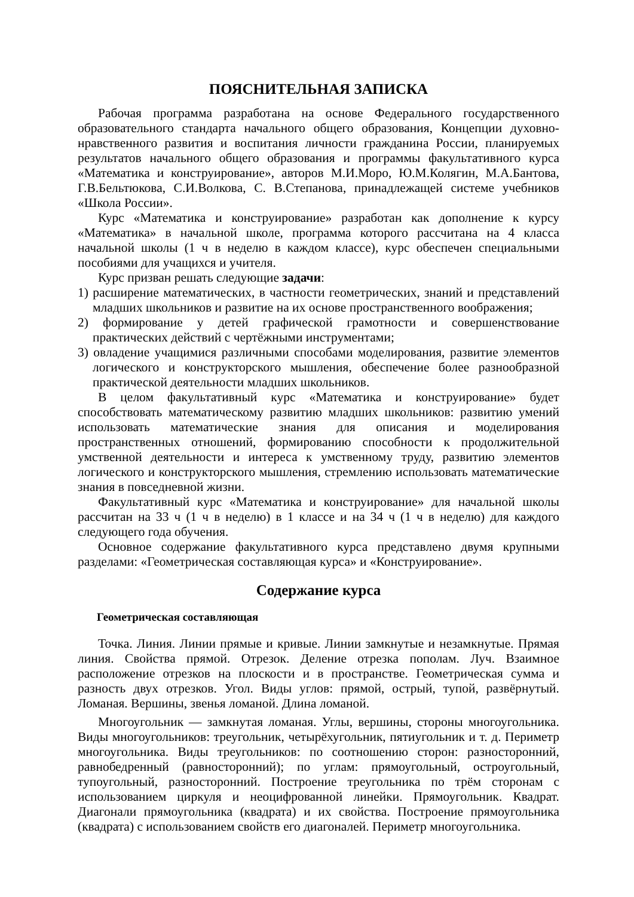ПОЯСНИТЕЛЬНАЯ ЗАПИСКА
Рабочая программа разработана на основе Федерального государственного образовательного стандарта начального общего образования, Концепции духовно-нравственного развития и воспитания личности гражданина России, планируемых результатов начального общего образования и программы факультативного курса «Математика и конструирование», авторов М.И.Моро, Ю.М.Колягин, М.А.Бантова, Г.В.Бельтюкова, С.И.Волкова, С. В.Степанова, принадлежащей системе учебников «Школа России».
Курс «Математика и конструирование» разработан как дополнение к курсу «Математика» в начальной школе, программа которого рассчитана на 4 класса начальной школы (1 ч в неделю в каждом классе), курс обеспечен специальными пособиями для учащихся и учителя.
Курс призван решать следующие задачи:
1) расширение математических, в частности геометрических, знаний и представлений младших школьников и развитие на их основе пространственного воображения;
2) формирование у детей графической грамотности и совершенствование практических действий с чертёжными инструментами;
3) овладение учащимися различными способами моделирования, развитие элементов логического и конструкторского мышления, обеспечение более разнообразной практической деятельности младших школьников.
В целом факультативный курс «Математика и конструирование» будет способствовать математическому развитию младших школьников: развитию умений использовать математические знания для описания и моделирования пространственных отношений, формированию способности к продолжительной умственной деятельности и интереса к умственному труду, развитию элементов логического и конструкторского мышления, стремлению использовать математические знания в повседневной жизни.
Факультативный курс «Математика и конструирование» для начальной школы рассчитан на 33 ч (1 ч в неделю) в 1 классе и на 34 ч (1 ч в неделю) для каждого следующего года обучения.
Основное содержание факультативного курса представлено двумя крупными разделами: «Геометрическая составляющая курса» и «Конструирование».
Содержание курса
Геометрическая составляющая
Точка. Линия. Линии прямые и кривые. Линии замкнутые и незамкнутые. Прямая линия. Свойства прямой. Отрезок. Деление отрезка пополам. Луч. Взаимное расположение отрезков на плоскости и в пространстве. Геометрическая сумма и разность двух отрезков. Угол. Виды углов: прямой, острый, тупой, развёрнутый. Ломаная. Вершины, звенья ломаной. Длина ломаной.
Многоугольник — замкнутая ломаная. Углы, вершины, стороны многоугольника. Виды многоугольников: треугольник, четырёхугольник, пятиугольник и т. д. Периметр многоугольника. Виды треугольников: по соотношению сторон: разносторонний, равнобедренный (равносторонний); по углам: прямоугольный, остроугольный, тупоугольный, разносторонний. Построение треугольника по трём сторонам с использованием циркуля и неоцифрованной линейки. Прямоугольник. Квадрат. Диагонали прямоугольника (квадрата) и их свойства. Построение прямоугольника (квадрата) с использованием свойств его диагоналей. Периметр многоугольника.